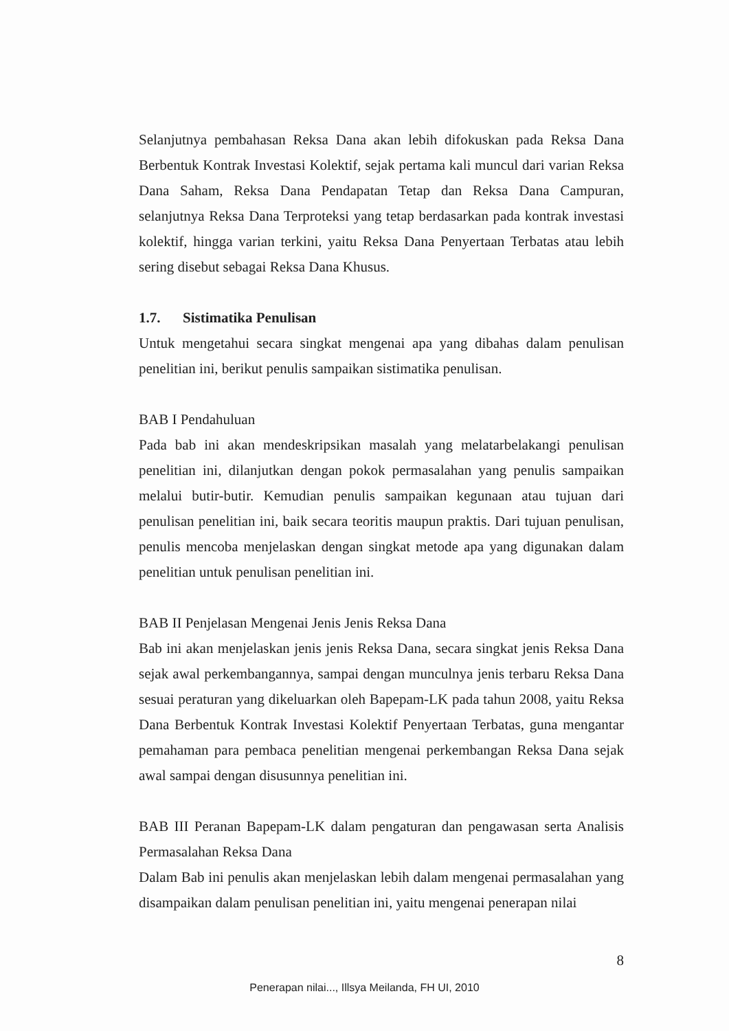Selanjutnya pembahasan Reksa Dana akan lebih difokuskan pada Reksa Dana Berbentuk Kontrak Investasi Kolektif, sejak pertama kali muncul dari varian Reksa Dana Saham, Reksa Dana Pendapatan Tetap dan Reksa Dana Campuran, selanjutnya Reksa Dana Terproteksi yang tetap berdasarkan pada kontrak investasi kolektif, hingga varian terkini, yaitu Reksa Dana Penyertaan Terbatas atau lebih sering disebut sebagai Reksa Dana Khusus.
1.7. Sistimatika Penulisan
Untuk mengetahui secara singkat mengenai apa yang dibahas dalam penulisan penelitian ini, berikut penulis sampaikan sistimatika penulisan.
BAB I Pendahuluan
Pada bab ini akan mendeskripsikan masalah yang melatarbelakangi penulisan penelitian ini, dilanjutkan dengan pokok permasalahan yang penulis sampaikan melalui butir-butir. Kemudian penulis sampaikan kegunaan atau tujuan dari penulisan penelitian ini, baik secara teoritis maupun praktis. Dari tujuan penulisan, penulis mencoba menjelaskan dengan singkat metode apa yang digunakan dalam penelitian untuk penulisan penelitian ini.
BAB II Penjelasan Mengenai Jenis Jenis Reksa Dana
Bab ini akan menjelaskan jenis jenis Reksa Dana, secara singkat jenis Reksa Dana sejak awal perkembangannya, sampai dengan munculnya jenis terbaru Reksa Dana sesuai peraturan yang dikeluarkan oleh Bapepam-LK pada tahun 2008, yaitu Reksa Dana Berbentuk Kontrak Investasi Kolektif Penyertaan Terbatas, guna mengantar pemahaman para pembaca penelitian mengenai perkembangan Reksa Dana sejak awal sampai dengan disusunnya penelitian ini.
BAB III Peranan Bapepam-LK dalam pengaturan dan pengawasan serta Analisis Permasalahan Reksa Dana
Dalam Bab ini penulis akan menjelaskan lebih dalam mengenai permasalahan yang disampaikan dalam penulisan penelitian ini, yaitu mengenai penerapan nilai
8
Penerapan nilai..., Illsya Meilanda, FH UI, 2010